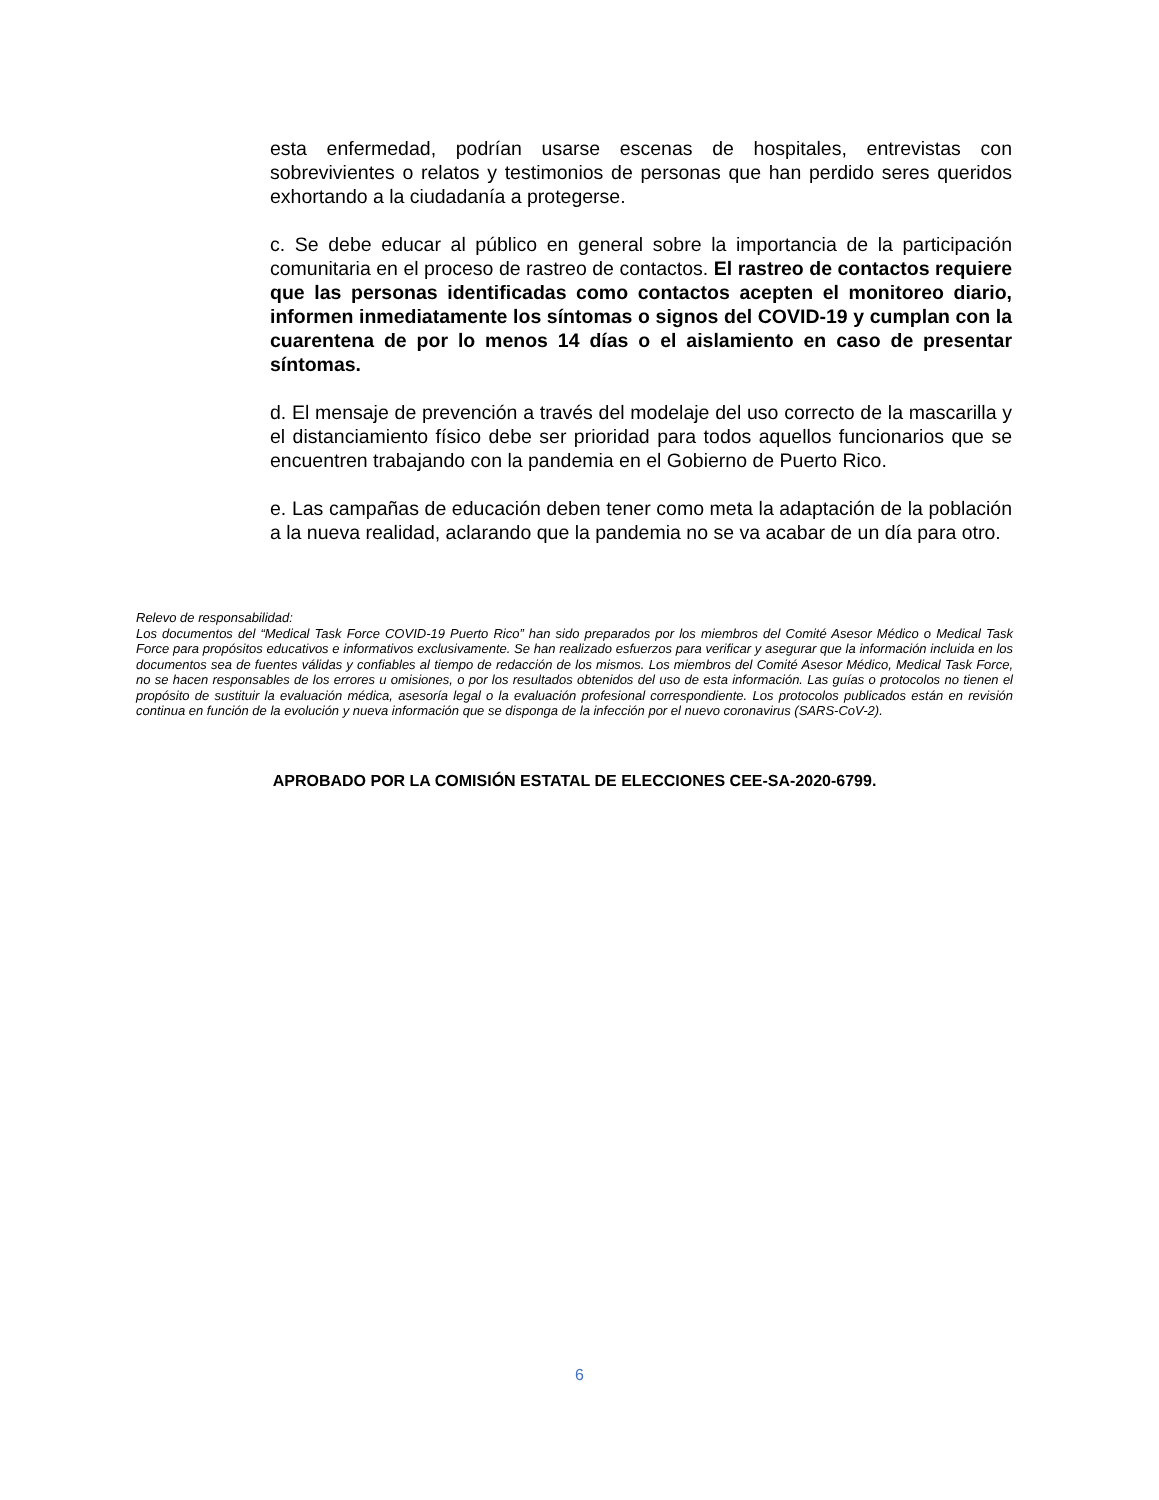esta enfermedad, podrían usarse escenas de hospitales, entrevistas con sobrevivientes o relatos y testimonios de personas que han perdido seres queridos exhortando a la ciudadanía a protegerse.
c. Se debe educar al público en general sobre la importancia de la participación comunitaria en el proceso de rastreo de contactos. El rastreo de contactos requiere que las personas identificadas como contactos acepten el monitoreo diario, informen inmediatamente los síntomas o signos del COVID-19 y cumplan con la cuarentena de por lo menos 14 días o el aislamiento en caso de presentar síntomas.
d. El mensaje de prevención a través del modelaje del uso correcto de la mascarilla y el distanciamiento físico debe ser prioridad para todos aquellos funcionarios que se encuentren trabajando con la pandemia en el Gobierno de Puerto Rico.
e. Las campañas de educación deben tener como meta la adaptación de la población a la nueva realidad, aclarando que la pandemia no se va acabar de un día para otro.
Relevo de responsabilidad:
Los documentos del “Medical Task Force COVID-19 Puerto Rico” han sido preparados por los miembros del Comité Asesor Médico o Medical Task Force para propósitos educativos e informativos exclusivamente. Se han realizado esfuerzos para verificar y asegurar que la información incluida en los documentos sea de fuentes válidas y confiables al tiempo de redacción de los mismos. Los miembros del Comité Asesor Médico, Medical Task Force, no se hacen responsables de los errores u omisiones, o por los resultados obtenidos del uso de esta información. Las guías o protocolos no tienen el propósito de sustituir la evaluación médica, asesoría legal o la evaluación profesional correspondiente. Los protocolos publicados están en revisión continua en función de la evolución y nueva información que se disponga de la infección por el nuevo coronavirus (SARS-CoV-2).
APROBADO POR LA COMISIÓN ESTATAL DE ELECCIONES CEE-SA-2020-6799.
6